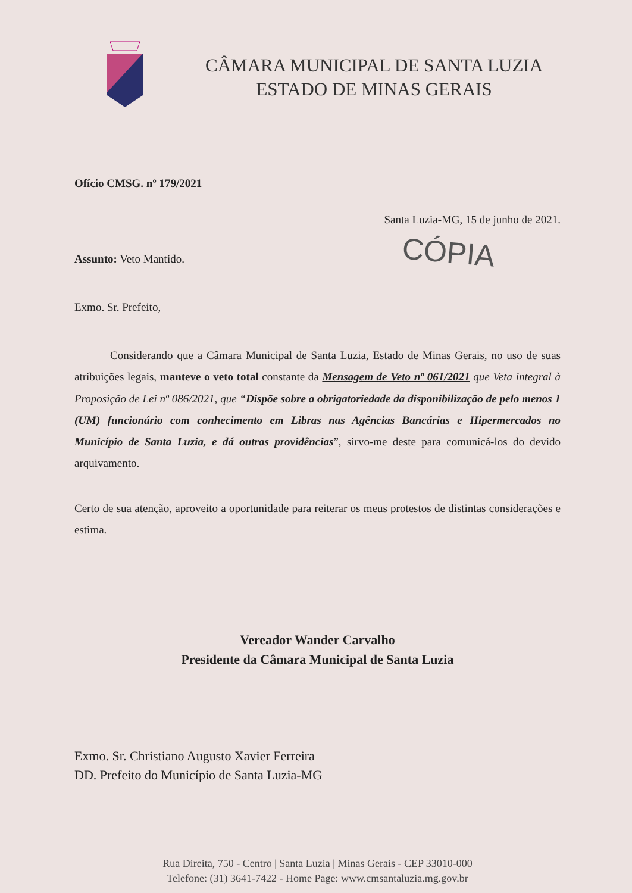CÂMARA MUNICIPAL DE SANTA LUZIA
ESTADO DE MINAS GERAIS
Ofício CMSG. nº 179/2021
Santa Luzia-MG, 15 de junho de 2021.
Assunto: Veto Mantido.
CÓPIA
Exmo. Sr. Prefeito,
Considerando que a Câmara Municipal de Santa Luzia, Estado de Minas Gerais, no uso de suas atribuições legais, manteve o veto total constante da Mensagem de Veto nº 061/2021 que Veta integral à Proposição de Lei nº 086/2021, que “Dispõe sobre a obrigatoriedade da disponibilização de pelo menos 1 (UM) funcionário com conhecimento em Libras nas Agências Bancárias e Hipermercados no Município de Santa Luzia, e dá outras providências”, sirvo-me deste para comunicá-los do devido arquivamento.
Certo de sua atenção, aproveito a oportunidade para reiterar os meus protestos de distintas considerações e estima.
Vereador Wander Carvalho
Presidente da Câmara Municipal de Santa Luzia
Exmo. Sr. Christiano Augusto Xavier Ferreira
DD. Prefeito do Município de Santa Luzia-MG
Rua Direita, 750 - Centro | Santa Luzia | Minas Gerais - CEP 33010-000
Telefone: (31) 3641-7422 - Home Page: www.cmsantaluzia.mg.gov.br